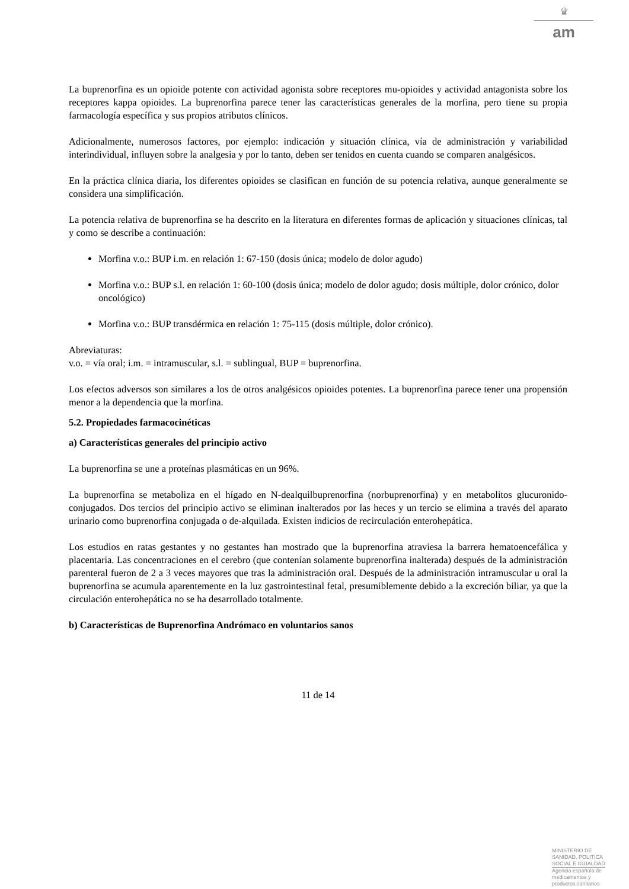♛
am
La buprenorfina es un opioide potente con actividad agonista sobre receptores mu-opioides y actividad antagonista sobre los receptores kappa opioides. La buprenorfina parece tener las características generales de la morfina, pero tiene su propia farmacología específica y sus propios atributos clínicos.
Adicionalmente, numerosos factores, por ejemplo: indicación y situación clínica, vía de administración y variabilidad interindividual, influyen sobre la analgesia y por lo tanto, deben ser tenidos en cuenta cuando se comparen analgésicos.
En la práctica clínica diaria, los diferentes opioides se clasifican en función de su potencia relativa, aunque generalmente se considera una simplificación.
La potencia relativa de buprenorfina se ha descrito en la literatura en diferentes formas de aplicación y situaciones clínicas, tal y como se describe a continuación:
Morfina v.o.: BUP i.m. en relación 1: 67-150 (dosis única; modelo de dolor agudo)
Morfina v.o.: BUP s.l. en relación 1: 60-100 (dosis única; modelo de dolor agudo; dosis múltiple, dolor crónico, dolor oncológico)
Morfina v.o.: BUP transdérmica en relación 1: 75-115 (dosis múltiple, dolor crónico).
Abreviaturas:
v.o. = vía oral; i.m. = intramuscular, s.l. = sublingual, BUP = buprenorfina.
Los efectos adversos son similares a los de otros analgésicos opioides potentes. La buprenorfina parece tener una propensión menor a la dependencia que la morfina.
5.2. Propiedades farmacocinéticas
a) Características generales del principio activo
La buprenorfina se une a proteínas plasmáticas en un 96%.
La buprenorfina se metaboliza en el hígado en N-dealquilbuprenorfina (norbuprenorfina) y en metabolitos glucuronido-conjugados. Dos tercios del principio activo se eliminan inalterados por las heces y un tercio se elimina a través del aparato urinario como buprenorfina conjugada o de-alquilada. Existen indicios de recirculación enterohepática.
Los estudios en ratas gestantes y no gestantes han mostrado que la buprenorfina atraviesa la barrera hematoencefálica y placentaria. Las concentraciones en el cerebro (que contenían solamente buprenorfina inalterada) después de la administración parenteral fueron de 2 a 3 veces mayores que tras la administración oral. Después de la administración intramuscular u oral la buprenorfina se acumula aparentemente en la luz gastrointestinal fetal, presumiblemente debido a la excreción biliar, ya que la circulación enterohepática no se ha desarrollado totalmente.
b) Características de Buprenorfina Andrómaco en voluntarios sanos
11 de 14
MINISTERIO DE
SANIDAD, POLITICA
SOCIAL E IGUALDAD
Agencia española de
medicamentos y
productos sanitarios